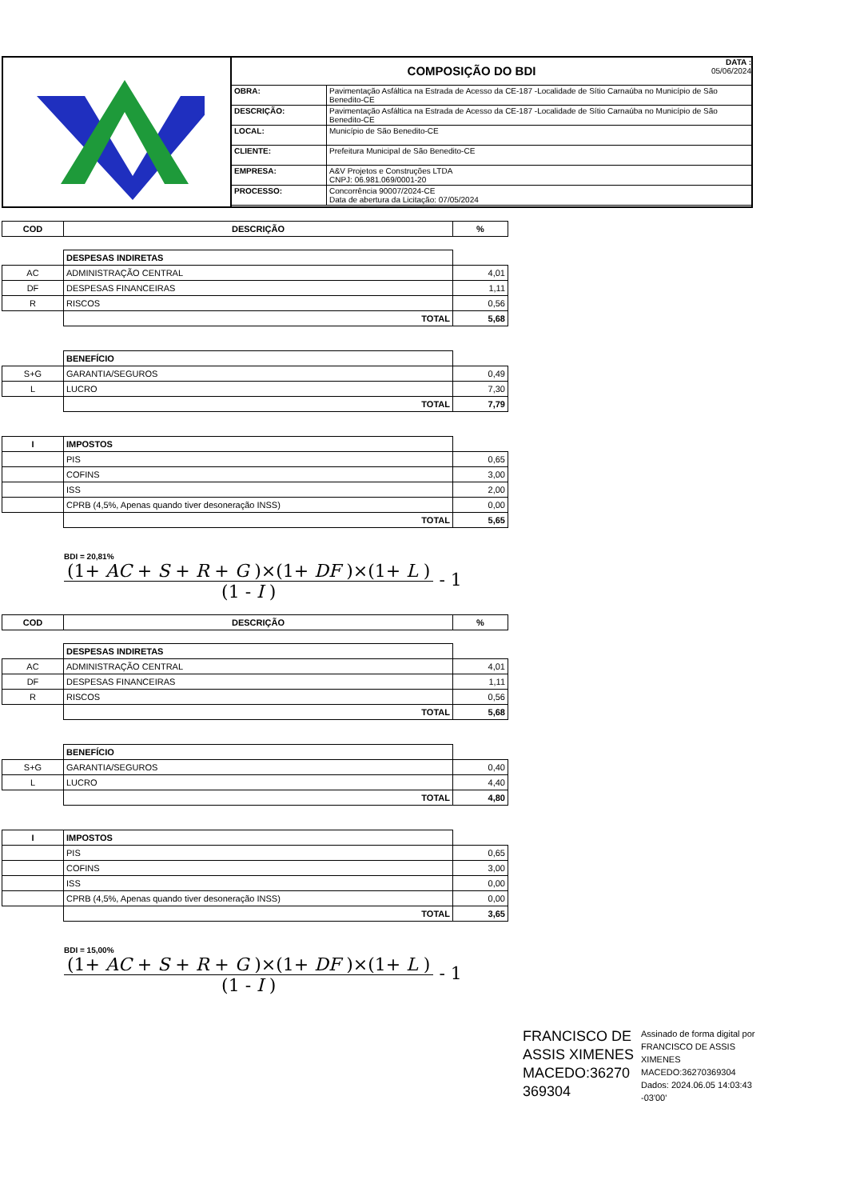COMPOSIÇÃO DO BDI
DATA :
05/06/2024
| OBRA: | Pavimentação Asfáltica na Estrada de Acesso da CE-187 -Localidade de Sítio Carnaúba no Município de São Benedito-CE |
| DESCRIÇÃO: | Pavimentação Asfáltica na Estrada de Acesso da CE-187 -Localidade de Sítio Carnaúba no Município de São Benedito-CE |
| LOCAL: | Município de São Benedito-CE |
| CLIENTE: | Prefeitura Municipal de São Benedito-CE |
| EMPRESA: | A&V Projetos e Construções LTDA CNPJ: 06.981.069/0001-20 |
| PROCESSO: | Concorrência 90007/2024-CE Data de abertura da Licitação: 07/05/2024 |
| COD | DESCRIÇÃO | % |
| --- | --- | --- |
| | DESPESAS INDIRETAS | |
| AC | ADMINISTRAÇÃO CENTRAL | 4,01 |
| DF | DESPESAS FINANCEIRAS | 1,11 |
| R | RISCOS | 0,56 |
| | TOTAL | 5,68 |
| | BENEFÍCIO | |
| S+G | GARANTIA/SEGUROS | 0,49 |
| L | LUCRO | 7,30 |
| | TOTAL | 7,79 |
| I | IMPOSTOS | |
| | PIS | 0,65 |
| | COFINS | 3,00 |
| | ISS | 2,00 |
| | CPRB (4,5%, Apenas quando tiver desoneração INSS) | 0,00 |
| | TOTAL | 5,65 |
BDI = 20,81%
(1+ AC + S + R + G )×(1+ DF )×(1+ L )
(1 - I )
- 1
| COD | DESCRIÇÃO | % |
| --- | --- | --- |
| | DESPESAS INDIRETAS | |
| AC | ADMINISTRAÇÃO CENTRAL | 4,01 |
| DF | DESPESAS FINANCEIRAS | 1,11 |
| R | RISCOS | 0,56 |
| | TOTAL | 5,68 |
| | BENEFÍCIO | |
| S+G | GARANTIA/SEGUROS | 0,40 |
| L | LUCRO | 4,40 |
| | TOTAL | 4,80 |
| I | IMPOSTOS | |
| | PIS | 0,65 |
| | COFINS | 3,00 |
| | ISS | 0,00 |
| | CPRB (4,5%, Apenas quando tiver desoneração INSS) | 0,00 |
| | TOTAL | 3,65 |
BDI = 15,00%
(1+ AC + S + R + G )×(1+ DF )×(1+ L )
(1 - I )
- 1
FRANCISCO DE ASSIS XIMENES MACEDO:36270 369304
Assinado de forma digital por FRANCISCO DE ASSIS XIMENES MACEDO:36270369304 Dados: 2024.06.05 14:03:43 -03'00'